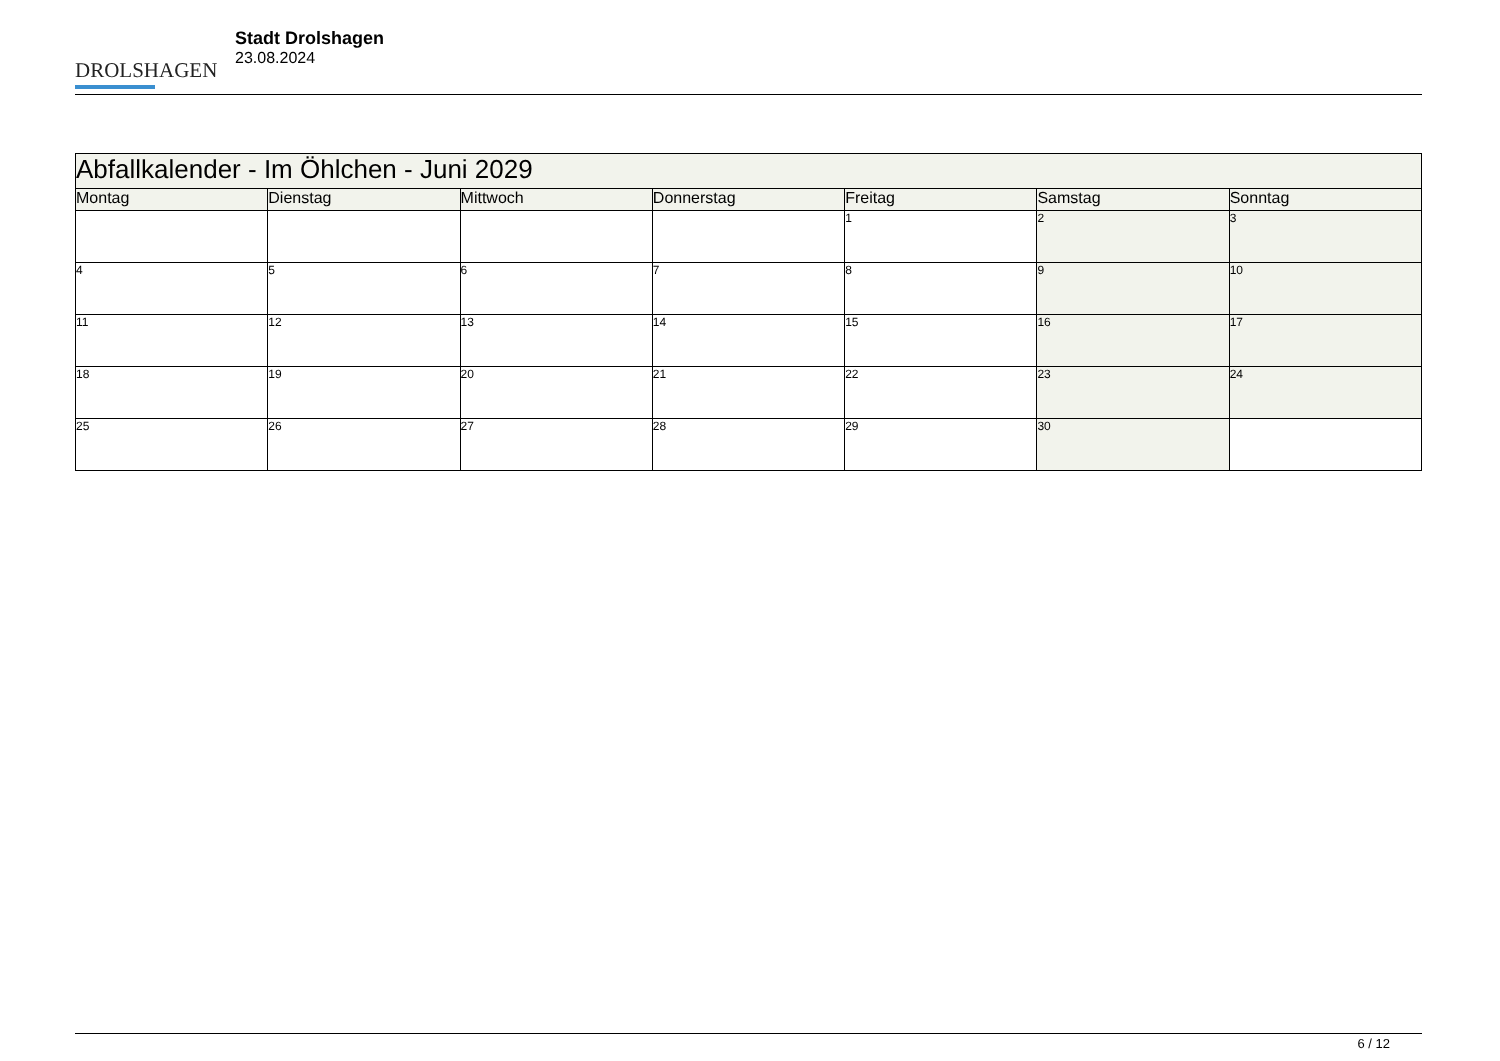DROLSHAGEN
Stadt Drolshagen
23.08.2024
| Abfallkalender - Im Öhlchen - Juni 2029 | | | | | | |
| --- | --- | --- | --- | --- | --- | --- |
| Montag | Dienstag | Mittwoch | Donnerstag | Freitag | Samstag | Sonntag |
| | | | | 1 | 2 | 3 |
| 4 | 5 | 6 | 7 | 8 | 9 | 10 |
| 11 | 12 | 13 | 14 | 15 | 16 | 17 |
| 18 | 19 | 20 | 21 | 22 | 23 | 24 |
| 25 | 26 | 27 | 28 | 29 | 30 | |
6 / 12